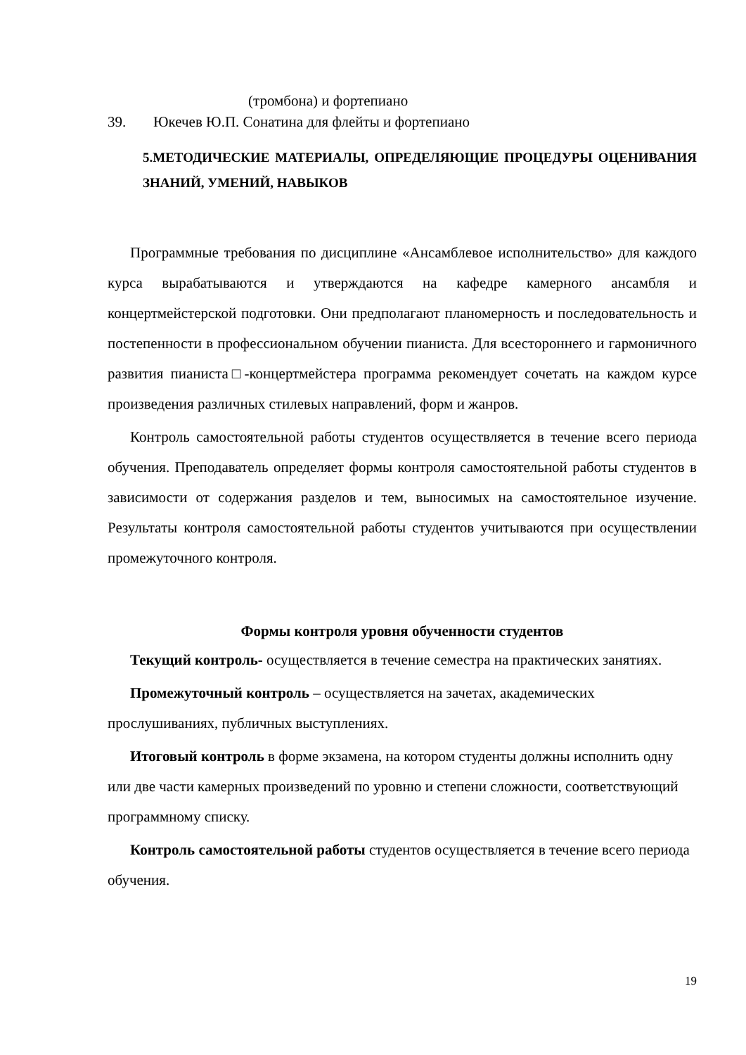(тромбона) и фортепиано
39. Юкечев Ю.П. Сонатина для флейты и фортепиано
5.МЕТОДИЧЕСКИЕ МАТЕРИАЛЫ, ОПРЕДЕЛЯЮЩИЕ ПРОЦЕДУРЫ ОЦЕНИВАНИЯ ЗНАНИЙ, УМЕНИЙ, НАВЫКОВ
Программные требования по дисциплине «Ансамблевое исполнительство» для каждого курса вырабатываются и утверждаются на кафедре камерного ансамбля и концертмейстерской подготовки. Они предполагают планомерность и последовательность и постепенности в профессиональном обучении пианиста. Для всестороннего и гармоничного развития пианиста□-концертмейстера программа рекомендует сочетать на каждом курсе произведения различных стилевых направлений, форм и жанров.
Контроль самостоятельной работы студентов осуществляется в течение всего периода обучения. Преподаватель определяет формы контроля самостоятельной работы студентов в зависимости от содержания разделов и тем, выносимых на самостоятельное изучение. Результаты контроля самостоятельной работы студентов учитываются при осуществлении промежуточного контроля.
Формы контроля уровня обученности студентов
Текущий контроль- осуществляется в течение семестра на практических занятиях.
Промежуточный контроль – осуществляется на зачетах, академических прослушиваниях, публичных выступлениях.
Итоговый контроль в форме экзамена, на котором студенты должны исполнить одну или две части камерных произведений по уровню и степени сложности, соответствующий программному списку.
Контроль самостоятельной работы студентов осуществляется в течение всего периода обучения.
19